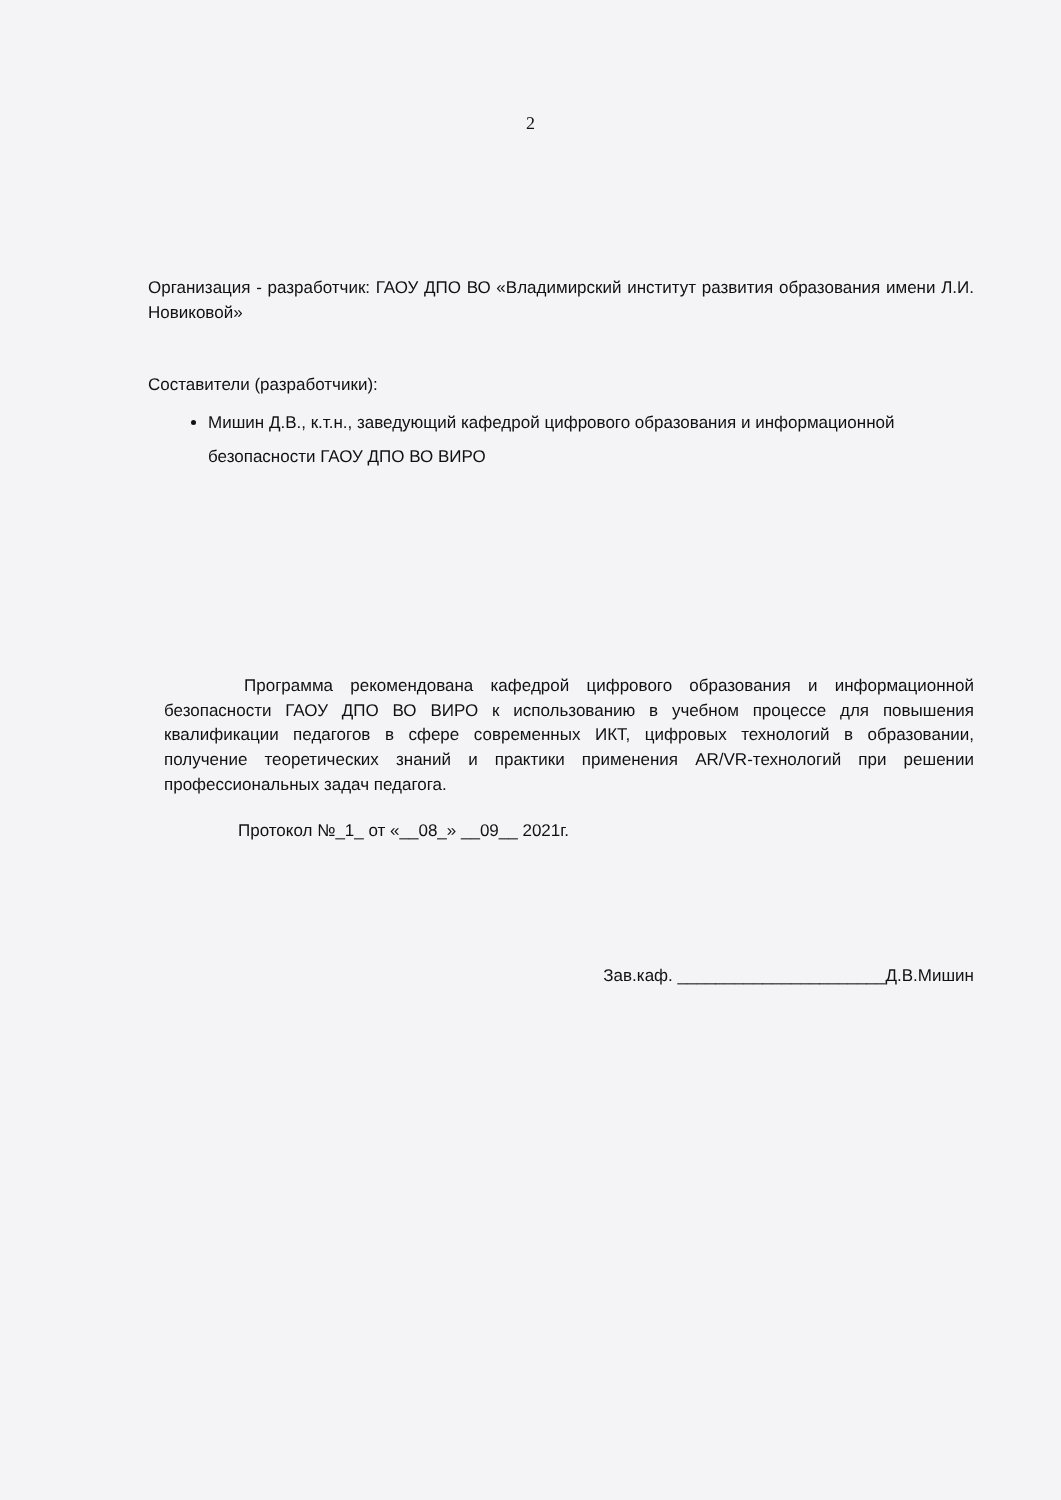2
Организация - разработчик: ГАОУ ДПО ВО «Владимирский институт развития образования имени Л.И. Новиковой»
Составители (разработчики):
Мишин Д.В., к.т.н., заведующий кафедрой цифрового образования и информационной безопасности ГАОУ ДПО ВО ВИРО
Программа рекомендована кафедрой цифрового образования и информационной безопасности ГАОУ ДПО ВО ВИРО к использованию в учебном процессе для повышения квалификации педагогов в сфере современных ИКТ, цифровых технологий в образовании, получение теоретических знаний и практики применения AR/VR-технологий при решении профессиональных задач педагога.
Протокол №_1_ от «__08_» __09__ 2021г.
Зав.каф. ______________________Д.В.Мишин